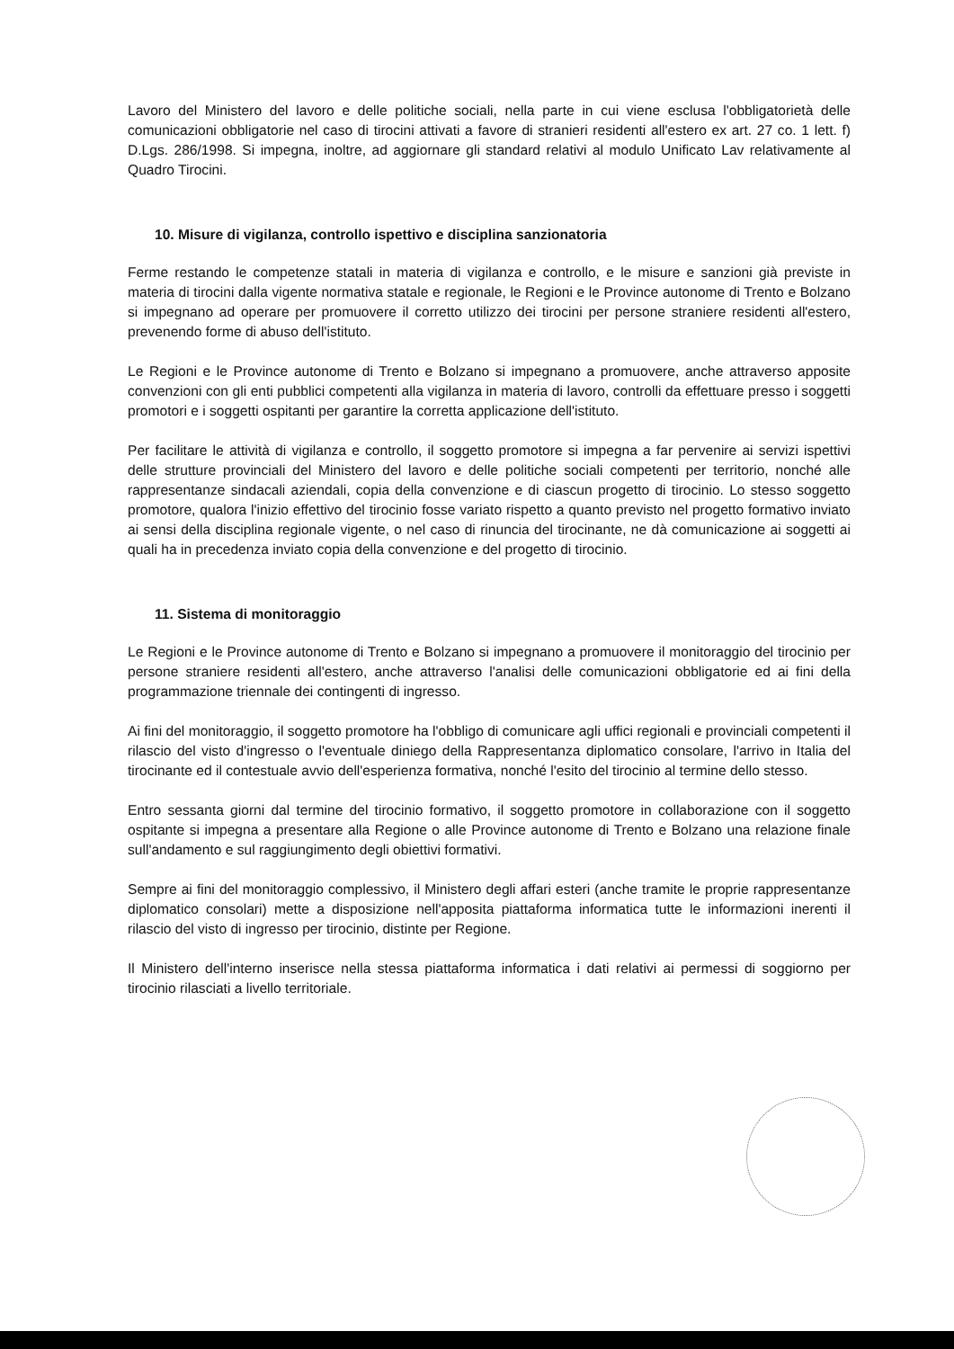Lavoro del Ministero del lavoro e delle politiche sociali, nella parte in cui viene esclusa l'obbligatorietà delle comunicazioni obbligatorie nel caso di tirocini attivati a favore di stranieri residenti all'estero ex art. 27 co. 1 lett. f) D.Lgs. 286/1998. Si impegna, inoltre, ad aggiornare gli standard relativi al modulo Unificato Lav relativamente al Quadro Tirocini.
10. Misure di vigilanza, controllo ispettivo e disciplina sanzionatoria
Ferme restando le competenze statali in materia di vigilanza e controllo, e le misure e sanzioni già previste in materia di tirocini dalla vigente normativa statale e regionale, le Regioni e le Province autonome di Trento e Bolzano si impegnano ad operare per promuovere il corretto utilizzo dei tirocini per persone straniere residenti all'estero, prevenendo forme di abuso dell'istituto.
Le Regioni e le Province autonome di Trento e Bolzano si impegnano a promuovere, anche attraverso apposite convenzioni con gli enti pubblici competenti alla vigilanza in materia di lavoro, controlli da effettuare presso i soggetti promotori e i soggetti ospitanti per garantire la corretta applicazione dell'istituto.
Per facilitare le attività di vigilanza e controllo, il soggetto promotore si impegna a far pervenire ai servizi ispettivi delle strutture provinciali del Ministero del lavoro e delle politiche sociali competenti per territorio, nonché alle rappresentanze sindacali aziendali, copia della convenzione e di ciascun progetto di tirocinio. Lo stesso soggetto promotore, qualora l'inizio effettivo del tirocinio fosse variato rispetto a quanto previsto nel progetto formativo inviato ai sensi della disciplina regionale vigente, o nel caso di rinuncia del tirocinante, ne dà comunicazione ai soggetti ai quali ha in precedenza inviato copia della convenzione e del progetto di tirocinio.
11. Sistema di monitoraggio
Le Regioni e le Province autonome di Trento e Bolzano si impegnano a promuovere il monitoraggio del tirocinio per persone straniere residenti all'estero, anche attraverso l'analisi delle comunicazioni obbligatorie ed ai fini della programmazione triennale dei contingenti di ingresso.
Ai fini del monitoraggio, il soggetto promotore ha l'obbligo di comunicare agli uffici regionali e provinciali competenti il rilascio del visto d'ingresso o l'eventuale diniego della Rappresentanza diplomatico consolare, l'arrivo in Italia del tirocinante ed il contestuale avvio dell'esperienza formativa, nonché l'esito del tirocinio al termine dello stesso.
Entro sessanta giorni dal termine del tirocinio formativo, il soggetto promotore in collaborazione con il soggetto ospitante si impegna a presentare alla Regione o alle Province autonome di Trento e Bolzano una relazione finale sull'andamento e sul raggiungimento degli obiettivi formativi.
Sempre ai fini del monitoraggio complessivo, il Ministero degli affari esteri (anche tramite le proprie rappresentanze diplomatico consolari) mette a disposizione nell'apposita piattaforma informatica tutte le informazioni inerenti il rilascio del visto di ingresso per tirocinio, distinte per Regione.
Il Ministero dell'interno inserisce nella stessa piattaforma informatica i dati relativi ai permessi di soggiorno per tirocinio rilasciati a livello territoriale.